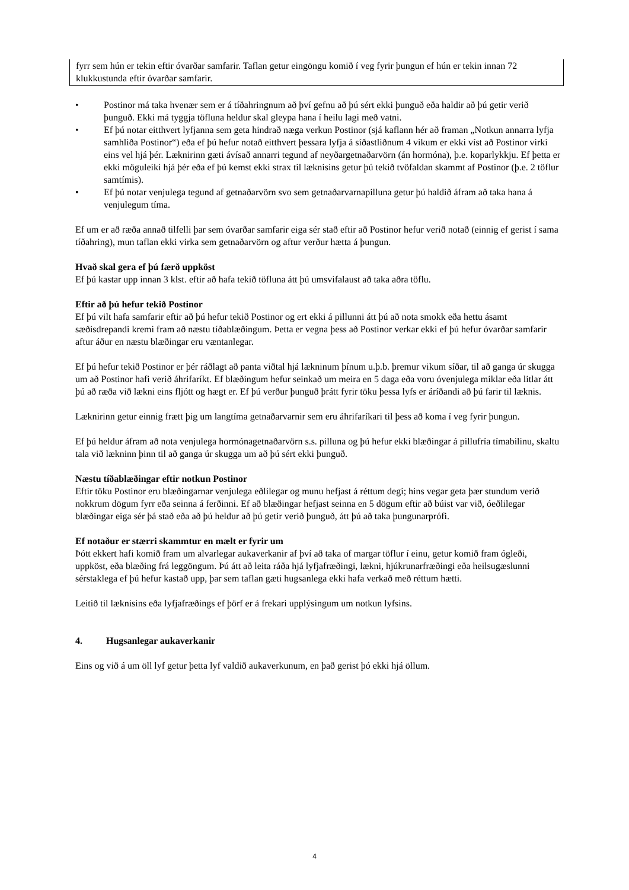fyrr sem hún er tekin eftir óvarðar samfarir. Taflan getur eingöngu komið í veg fyrir þungun ef hún er tekin innan 72 klukkustunda eftir óvarðar samfarir.
• Postinor má taka hvenær sem er á tíðahringnum að því gefnu að þú sért ekki þunguð eða haldir að þú getir verið þunguð. Ekki má tyggja töfluna heldur skal gleypa hana í heilu lagi með vatni.
• Ef þú notar eitthvert lyfjanna sem geta hindrað næga verkun Postinor (sjá kaflann hér að framan „Notkun annarra lyfja samhliða Postinor“) eða ef þú hefur notað eitthvert þessara lyfja á síðastliðnum 4 vikum er ekki víst að Postinor virki eins vel hjá þér. Læknirinn gæti ávísað annarri tegund af neyðargetnaðarvörn (án hormóna), þ.e. koparlykkju. Ef þetta er ekki möguleiki hjá þér eða ef þú kemst ekki strax til læknisins getur þú tekið tvöfaldan skammt af Postinor (þ.e. 2 töflur samtímis).
• Ef þú notar venjulega tegund af getnaðarvörn svo sem getnaðarvarnapilluna getur þú haldið áfram að taka hana á venjulegum tíma.
Ef um er að ræða annað tilfelli þar sem óvarðar samfarir eiga sér stað eftir að Postinor hefur verið notað (einnig ef gerist í sama tíðahring), mun taflan ekki virka sem getnaðarvörn og aftur verður hætta á þungun.
Hvað skal gera ef þú færð uppköst
Ef þú kastar upp innan 3 klst. eftir að hafa tekið töfluna átt þú umsvifalaust að taka aðra töflu.
Eftir að þú hefur tekið Postinor
Ef þú vilt hafa samfarir eftir að þú hefur tekið Postinor og ert ekki á pillunni átt þú að nota smokk eða hettu ásamt sæðisdrepandi kremi fram að næstu tíðablæðingum. Þetta er vegna þess að Postinor verkar ekki ef þú hefur óvarðar samfarir aftur áður en næstu blæðingar eru væntanlegar.
Ef þú hefur tekið Postinor er þér ráðlagt að panta viðtal hjá lækninum þínum u.þ.b. þremur vikum síðar, til að ganga úr skugga um að Postinor hafi verið áhrifaríkt. Ef blæðingum hefur seinkað um meira en 5 daga eða voru óvenjulega miklar eða litlar átt þú að ræða við lækni eins fljótt og hægt er. Ef þú verður þunguð þrátt fyrir töku þessa lyfs er áríðandi að þú farir til læknis.
Læknirinn getur einnig frætt þig um langtíma getnaðarvarnir sem eru áhrifaríkari til þess að koma í veg fyrir þungun.
Ef þú heldur áfram að nota venjulega hormónagetnaðarvörn s.s. pilluna og þú hefur ekki blæðingar á pillufría tímabilinu, skaltu tala við lækninn þinn til að ganga úr skugga um að þú sért ekki þunguð.
Næstu tíðablæðingar eftir notkun Postinor
Eftir töku Postinor eru blæðingarnar venjulega eðlilegar og munu hefjast á réttum degi; hins vegar geta þær stundum verið nokkrum dögum fyrr eða seinna á ferðinni. Ef að blæðingar hefjast seinna en 5 dögum eftir að búist var við, óeðlilegar blæðingar eiga sér þá stað eða að þú heldur að þú getir verið þunguð, átt þú að taka þungunarprófi.
Ef notaður er stærri skammtur en mælt er fyrir um
Þótt ekkert hafi komið fram um alvarlegar aukaverkanir af því að taka of margar töflur í einu, getur komið fram ógleði, uppköst, eða blæðing frá leggöngum. Þú átt að leita ráða hjá lyfjafræðingi, lækni, hjúkrunarfræðingi eða heilsugæslunni sérstaklega ef þú hefur kastað upp, þar sem taflan gæti hugsanlega ekki hafa verkað með réttum hætti.
Leitið til læknisins eða lyfjafræðings ef þörf er á frekari upplýsingum um notkun lyfsins.
4. Hugsanlegar aukaverkanir
Eins og við á um öll lyf getur þetta lyf valdið aukaverkunum, en það gerist þó ekki hjá öllum.
4